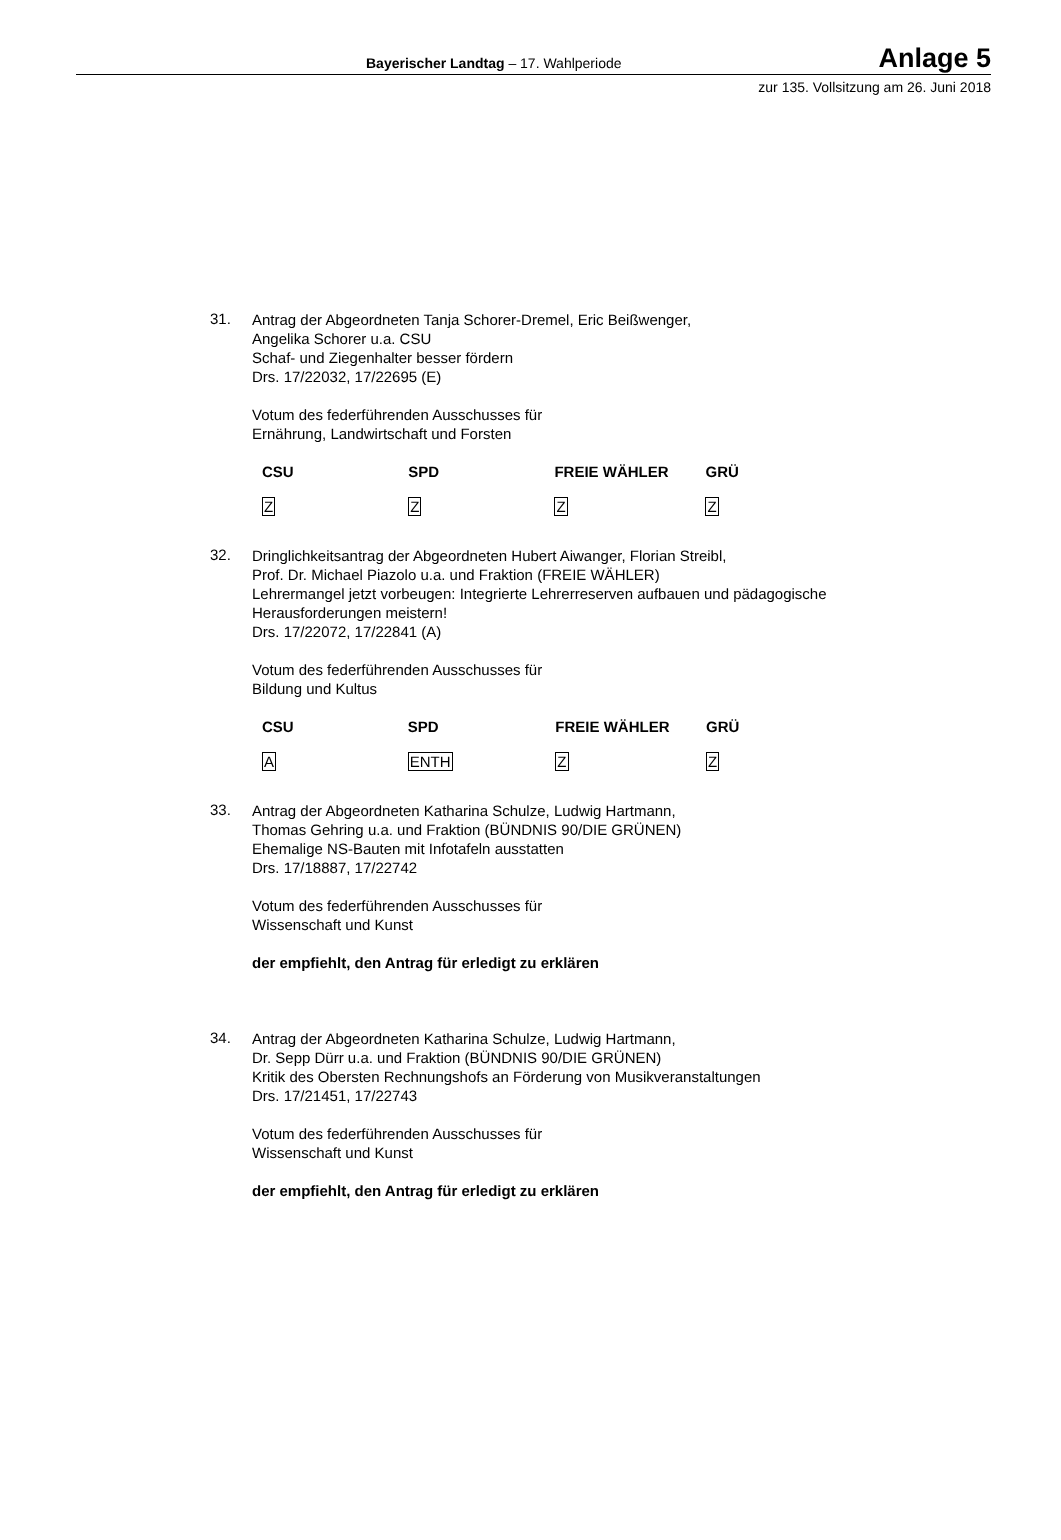Bayerischer Landtag – 17. Wahlperiode Anlage 5
zur 135. Vollsitzung am 26. Juni 2018
31.
Antrag der Abgeordneten Tanja Schorer-Dremel, Eric Beißwenger,
Angelika Schorer u.a. CSU
Schaf- und Ziegenhalter besser fördern
Drs. 17/22032, 17/22695 (E)
Votum des federführenden Ausschusses für
Ernährung, Landwirtschaft und Forsten
| CSU | SPD | FREIE WÄHLER | GRÜ |
| --- | --- | --- | --- |
| Z | Z | Z | Z |
32.
Dringlichkeitsantrag der Abgeordneten Hubert Aiwanger, Florian Streibl,
Prof. Dr. Michael Piazolo u.a. und Fraktion (FREIE WÄHLER)
Lehrermangel jetzt vorbeugen: Integrierte Lehrerreserven aufbauen und pädagogische Herausforderungen meistern!
Drs. 17/22072, 17/22841 (A)
Votum des federführenden Ausschusses für
Bildung und Kultus
| CSU | SPD | FREIE WÄHLER | GRÜ |
| --- | --- | --- | --- |
| A | ENTH | Z | Z |
33.
Antrag der Abgeordneten Katharina Schulze, Ludwig Hartmann,
Thomas Gehring u.a. und Fraktion (BÜNDNIS 90/DIE GRÜNEN)
Ehemalige NS-Bauten mit Infotafeln ausstatten
Drs. 17/18887, 17/22742
Votum des federführenden Ausschusses für
Wissenschaft und Kunst
der empfiehlt, den Antrag für erledigt zu erklären
34.
Antrag der Abgeordneten Katharina Schulze, Ludwig Hartmann,
Dr. Sepp Dürr u.a. und Fraktion (BÜNDNIS 90/DIE GRÜNEN)
Kritik des Obersten Rechnungshofs an Förderung von Musikveranstaltungen
Drs. 17/21451, 17/22743
Votum des federführenden Ausschusses für
Wissenschaft und Kunst
der empfiehlt, den Antrag für erledigt zu erklären